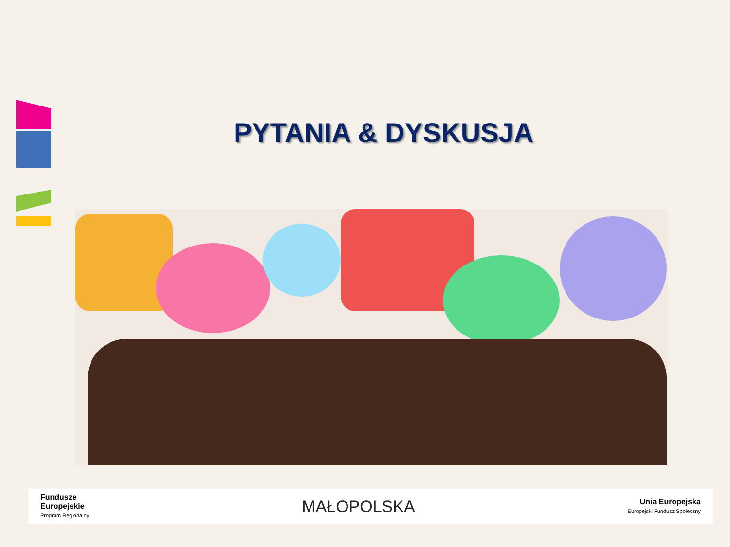PYTANIA & DYSKUSJA
Fundusze
Europejskie
Program Regionalny
MAŁOPOLSKA
Unia Europejska
Europejski Fundusz Społeczny